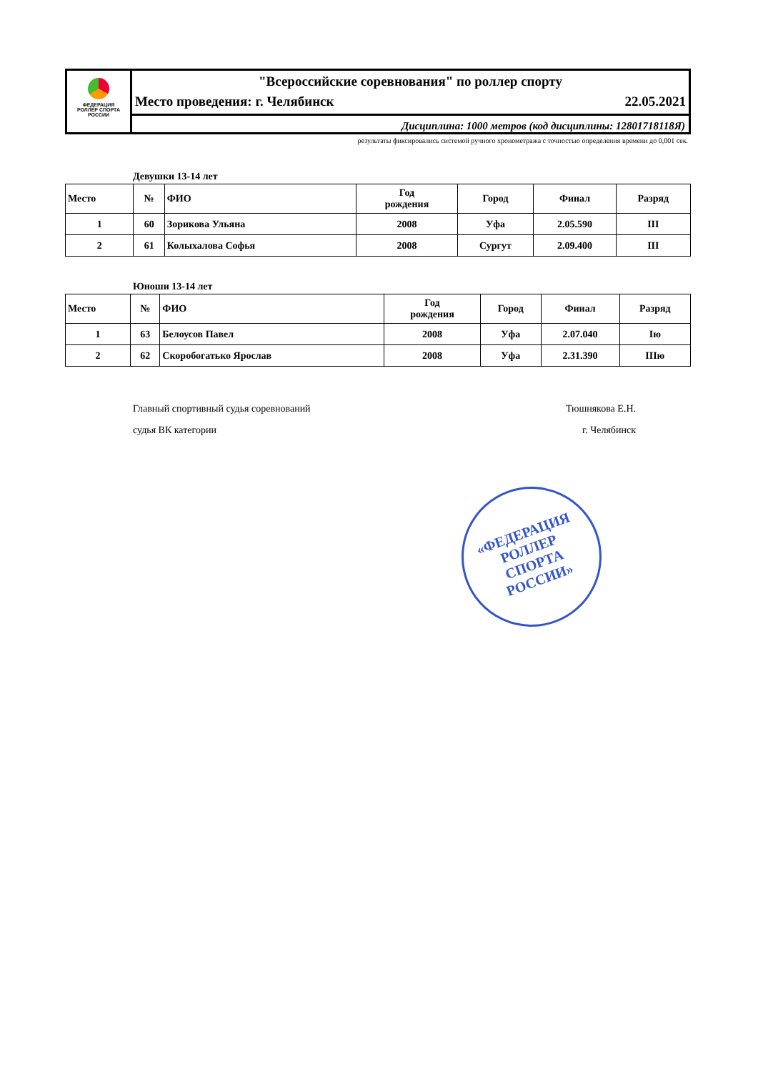ФЕДЕРАЦИЯ
РОЛЛЕР СПОРТА
РОССИИ
"Всероссийские соревнования" по роллер спорту
Место проведения: г. Челябинск 22.05.2021
Дисциплина: 1000 метров (код дисциплины: 12801718118Я)
результаты фиксировались системой ручного хронометража с точностью определения времени до 0,001 сек.
Девушки 13-14 лет
| Место | № | ФИО | Год рождения | Город | Финал | Разряд |
| --- | --- | --- | --- | --- | --- | --- |
| 1 | 60 | Зорикова Ульяна | 2008 | Уфа | 2.05.590 | III |
| 2 | 61 | Колыхалова Софья | 2008 | Сургут | 2.09.400 | III |
Юноши 13-14 лет
| Место | № | ФИО | Год рождения | Город | Финал | Разряд |
| --- | --- | --- | --- | --- | --- | --- |
| 1 | 63 | Белоусов Павел | 2008 | Уфа | 2.07.040 | Iю |
| 2 | 62 | Скоробогатько Ярослав | 2008 | Уфа | 2.31.390 | IIIю |
Главный спортивный судья соревнований
судья ВК категории
Тюшнякова Е.Н.
г. Челябинск
«ФЕДЕРАЦИЯ
РОЛЛЕР
СПОРТА
РОССИИ»